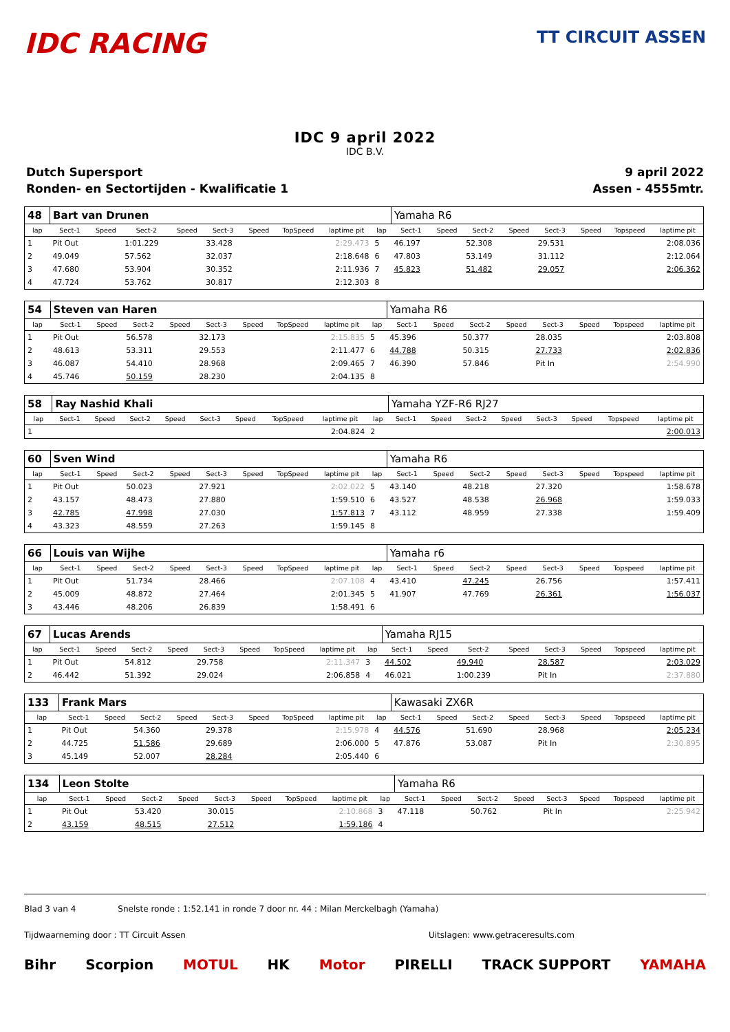IDC RACING
TT CIRCUIT ASSEN
IDC 9 april 2022
IDC B.V.
Dutch Supersport 9 april 2022
Ronden- en Sectortijden - Kwalificatie 1 Assen - 4555mtr.
| 48 | Bart van Drunen | | | | | | | | | Yamaha R6 | | | | | | | |
| lap | Sect-1 | Speed | Sect-2 | Speed | Sect-3 | Speed | TopSpeed | laptime pit | lap | Sect-1 | Speed | Sect-2 | Speed | Sect-3 | Speed | Topspeed | laptime pit |
| 1 | Pit Out | | 1:01.229 | | 33.428 | | | 2:29.473 | 5 | 46.197 | | 52.308 | | 29.531 | | | 2:08.036 |
| 2 | 49.049 | | 57.562 | | 32.037 | | | 2:18.648 | 6 | 47.803 | | 53.149 | | 31.112 | | | 2:12.064 |
| 3 | 47.680 | | 53.904 | | 30.352 | | | 2:11.936 | 7 | 45.823 | | 51.482 | | 29.057 | | | 2:06.362 |
| 4 | 47.724 | | 53.762 | | 30.817 | | | 2:12.303 | 8 | | | | | | | | |
| 54 | Steven van Haren | | | | | | | | | Yamaha R6 | | | | | | | |
| lap | Sect-1 | Speed | Sect-2 | Speed | Sect-3 | Speed | TopSpeed | laptime pit | lap | Sect-1 | Speed | Sect-2 | Speed | Sect-3 | Speed | Topspeed | laptime pit |
| 1 | Pit Out | | 56.578 | | 32.173 | | | 2:15.835 | 5 | 45.396 | | 50.377 | | 28.035 | | | 2:03.808 |
| 2 | 48.613 | | 53.311 | | 29.553 | | | 2:11.477 | 6 | 44.788 | | 50.315 | | 27.733 | | | 2:02.836 |
| 3 | 46.087 | | 54.410 | | 28.968 | | | 2:09.465 | 7 | 46.390 | | 57.846 | | Pit In | | | 2:54.990 |
| 4 | 45.746 | | 50.159 | | 28.230 | | | 2:04.135 | 8 | | | | | | | | |
| 58 | Ray Nashid Khali | | | | | | | | | Yamaha YZF-R6 RJ27 | | | | | | | |
| lap | Sect-1 | Speed | Sect-2 | Speed | Sect-3 | Speed | TopSpeed | laptime pit | lap | Sect-1 | Speed | Sect-2 | Speed | Sect-3 | Speed | Topspeed | laptime pit |
| 1 | | | | | | | | 2:04.824 | 2 | | | | | | | | 2:00.013 |
| 60 | Sven Wind | | | | | | | | | Yamaha R6 | | | | | | | |
| lap | Sect-1 | Speed | Sect-2 | Speed | Sect-3 | Speed | TopSpeed | laptime pit | lap | Sect-1 | Speed | Sect-2 | Speed | Sect-3 | Speed | Topspeed | laptime pit |
| 1 | Pit Out | | 50.023 | | 27.921 | | | 2:02.022 | 5 | 43.140 | | 48.218 | | 27.320 | | | 1:58.678 |
| 2 | 43.157 | | 48.473 | | 27.880 | | | 1:59.510 | 6 | 43.527 | | 48.538 | | 26.968 | | | 1:59.033 |
| 3 | 42.785 | | 47.998 | | 27.030 | | | 1:57.813 | 7 | 43.112 | | 48.959 | | 27.338 | | | 1:59.409 |
| 4 | 43.323 | | 48.559 | | 27.263 | | | 1:59.145 | 8 | | | | | | | | |
| 66 | Louis van Wijhe | | | | | | | | | Yamaha r6 | | | | | | | |
| lap | Sect-1 | Speed | Sect-2 | Speed | Sect-3 | Speed | TopSpeed | laptime pit | lap | Sect-1 | Speed | Sect-2 | Speed | Sect-3 | Speed | Topspeed | laptime pit |
| 1 | Pit Out | | 51.734 | | 28.466 | | | 2:07.108 | 4 | 43.410 | | 47.245 | | 26.756 | | | 1:57.411 |
| 2 | 45.009 | | 48.872 | | 27.464 | | | 2:01.345 | 5 | 41.907 | | 47.769 | | 26.361 | | | 1:56.037 |
| 3 | 43.446 | | 48.206 | | 26.839 | | | 1:58.491 | 6 | | | | | | | | |
| 67 | Lucas Arends | | | | | | | | | Yamaha RJ15 | | | | | | | |
| lap | Sect-1 | Speed | Sect-2 | Speed | Sect-3 | Speed | TopSpeed | laptime pit | lap | Sect-1 | Speed | Sect-2 | Speed | Sect-3 | Speed | Topspeed | laptime pit |
| 1 | Pit Out | | 54.812 | | 29.758 | | | 2:11.347 | 3 | 44.502 | | 49.940 | | 28.587 | | | 2:03.029 |
| 2 | 46.442 | | 51.392 | | 29.024 | | | 2:06.858 | 4 | 46.021 | | 1:00.239 | | Pit In | | | 2:37.880 |
| 133 | Frank Mars | | | | | | | | | Kawasaki ZX6R | | | | | | | |
| lap | Sect-1 | Speed | Sect-2 | Speed | Sect-3 | Speed | TopSpeed | laptime pit | lap | Sect-1 | Speed | Sect-2 | Speed | Sect-3 | Speed | Topspeed | laptime pit |
| 1 | Pit Out | | 54.360 | | 29.378 | | | 2:15.978 | 4 | 44.576 | | 51.690 | | 28.968 | | | 2:05.234 |
| 2 | 44.725 | | 51.586 | | 29.689 | | | 2:06.000 | 5 | 47.876 | | 53.087 | | Pit In | | | 2:30.895 |
| 3 | 45.149 | | 52.007 | | 28.284 | | | 2:05.440 | 6 | | | | | | | | |
| 134 | Leon Stolte | | | | | | | | | Yamaha R6 | | | | | | | |
| lap | Sect-1 | Speed | Sect-2 | Speed | Sect-3 | Speed | TopSpeed | laptime pit | lap | Sect-1 | Speed | Sect-2 | Speed | Sect-3 | Speed | Topspeed | laptime pit |
| 1 | Pit Out | | 53.420 | | 30.015 | | | 2:10.868 | 3 | 47.118 | | 50.762 | | Pit In | | | 2:25.942 |
| 2 | 43.159 | | 48.515 | | 27.512 | | | 1:59.186 | 4 | | | | | | | | |
Blad 3 van 4 Snelste ronde : 1:52.141 in ronde 7 door nr. 44 : Milan Merckelbagh (Yamaha)
Tijdwaarneming door : TT Circuit Assen Uitslagen: www.getraceresults.com
Bihr Scorpion MOTUL HK Motor PIRELLI TRACK SUPPORT YAMAHA